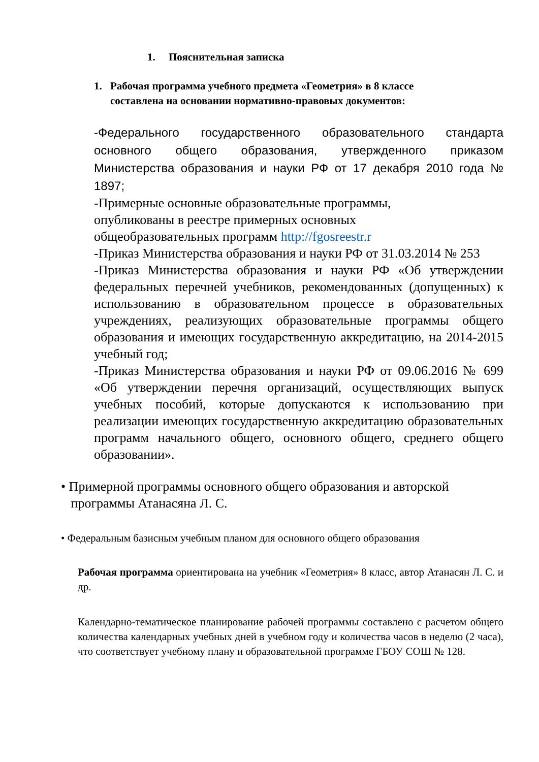1. Пояснительная записка
1. Рабочая программа учебного предмета «Геометрия» в 8 классе составлена на основании нормативно-правовых документов:
-Федерального государственного образовательного стандарта основного общего образования, утвержденного приказом Министерства образования и науки РФ от 17 декабря 2010 года № 1897;
-Примерные основные образовательные программы,
опубликованы в реестре примерных основных
общеобразовательных программ http://fgosreestr.r
-Приказ Министерства образования и науки РФ от 31.03.2014 № 253
-Приказ Министерства образования и науки РФ «Об утверждении федеральных перечней учебников, рекомендованных (допущенных) к использованию в образовательном процессе в образовательных учреждениях, реализующих образовательные программы общего образования и имеющих государственную аккредитацию, на 2014-2015 учебный год;
-Приказ Министерства образования и науки РФ от 09.06.2016 № 699 «Об утверждении перечня организаций, осуществляющих выпуск учебных пособий, которые допускаются к использованию при реализации имеющих государственную аккредитацию образовательных программ начального общего, основного общего, среднего общего образовании».
• Примерной программы основного общего образования и авторской
программы Атанасяна Л. С.
• Федеральным базисным учебным планом для основного общего образования
Рабочая программа ориентирована на учебник «Геометрия» 8 класс, автор Атанасян Л. С. и др.
Календарно-тематическое планирование рабочей программы составлено с расчетом общего количества календарных учебных дней в учебном году и количества часов в неделю (2 часа), что соответствует учебному плану и образовательной программе ГБОУ СОШ № 128.